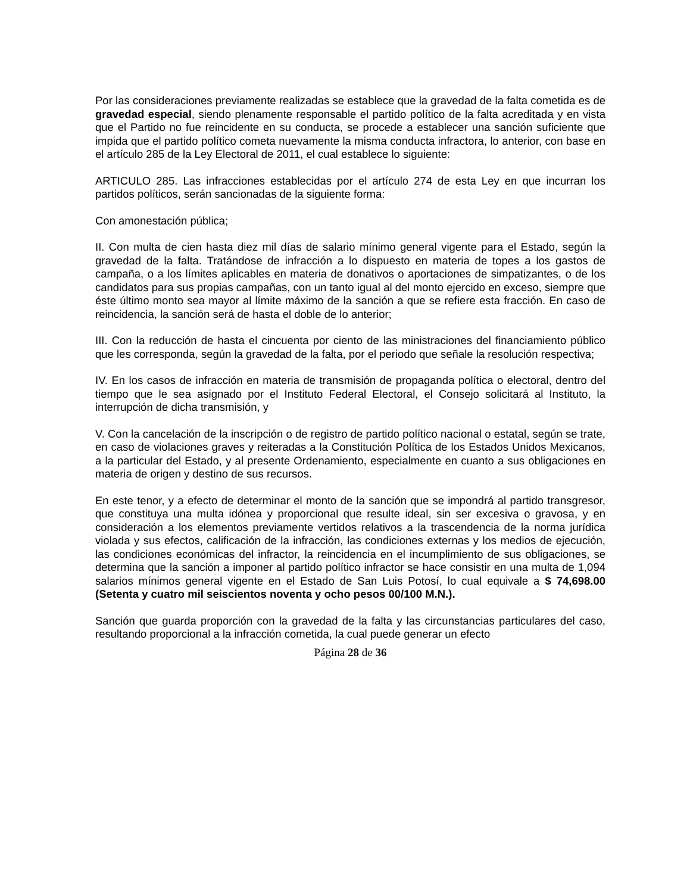Por las consideraciones previamente realizadas se establece que la gravedad de la falta cometida es de gravedad especial, siendo plenamente responsable el partido político de la falta acreditada y en vista que el Partido no fue reincidente en su conducta, se procede a establecer una sanción suficiente que impida que el partido político cometa nuevamente la misma conducta infractora, lo anterior, con base en el artículo 285 de la Ley Electoral de 2011, el cual establece lo siguiente:
ARTICULO 285. Las infracciones establecidas por el artículo 274 de esta Ley en que incurran los partidos políticos, serán sancionadas de la siguiente forma:
Con amonestación pública;
II. Con multa de cien hasta diez mil días de salario mínimo general vigente para el Estado, según la gravedad de la falta. Tratándose de infracción a lo dispuesto en materia de topes a los gastos de campaña, o a los límites aplicables en materia de donativos o aportaciones de simpatizantes, o de los candidatos para sus propias campañas, con un tanto igual al del monto ejercido en exceso, siempre que éste último monto sea mayor al límite máximo de la sanción a que se refiere esta fracción. En caso de reincidencia, la sanción será de hasta el doble de lo anterior;
III. Con la reducción de hasta el cincuenta por ciento de las ministraciones del financiamiento público que les corresponda, según la gravedad de la falta, por el periodo que señale la resolución respectiva;
IV. En los casos de infracción en materia de transmisión de propaganda política o electoral, dentro del tiempo que le sea asignado por el Instituto Federal Electoral, el Consejo solicitará al Instituto, la interrupción de dicha transmisión, y
V. Con la cancelación de la inscripción o de registro de partido político nacional o estatal, según se trate, en caso de violaciones graves y reiteradas a la Constitución Política de los Estados Unidos Mexicanos, a la particular del Estado, y al presente Ordenamiento, especialmente en cuanto a sus obligaciones en materia de origen y destino de sus recursos.
En este tenor, y a efecto de determinar el monto de la sanción que se impondrá al partido transgresor, que constituya una multa idónea y proporcional que resulte ideal, sin ser excesiva o gravosa, y en consideración a los elementos previamente vertidos relativos a la trascendencia de la norma jurídica violada y sus efectos, calificación de la infracción, las condiciones externas y los medios de ejecución, las condiciones económicas del infractor, la reincidencia en el incumplimiento de sus obligaciones, se determina que la sanción a imponer al partido político infractor se hace consistir en una multa de 1,094 salarios mínimos general vigente en el Estado de San Luis Potosí, lo cual equivale a $ 74,698.00 (Setenta y cuatro mil seiscientos noventa y ocho pesos 00/100 M.N.).
Sanción que guarda proporción con la gravedad de la falta y las circunstancias particulares del caso, resultando proporcional a la infracción cometida, la cual puede generar un efecto
Página 28 de 36